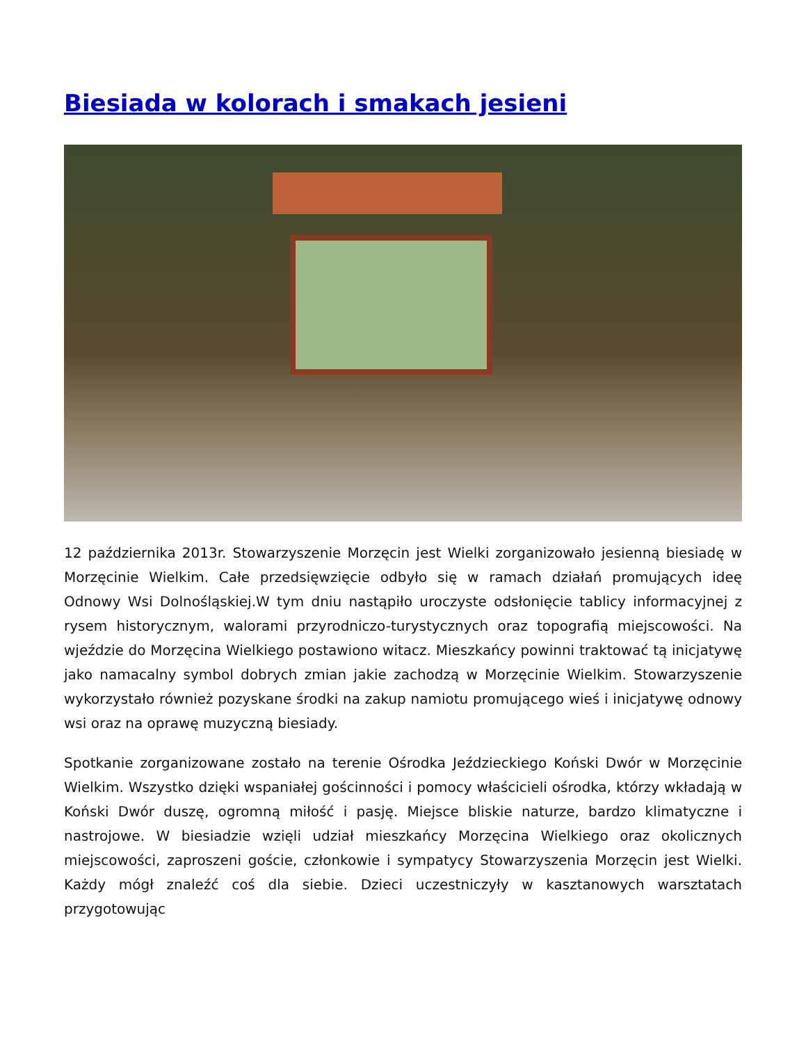Biesiada w kolorach i smakach jesieni
12 października 2013r. Stowarzyszenie Morzęcin jest Wielki zorganizowało jesienną biesiadę w Morzęcinie Wielkim. Całe przedsięwzięcie odbyło się w ramach działań promujących ideę Odnowy Wsi Dolnośląskiej.W tym dniu nastąpiło uroczyste odsłonięcie tablicy informacyjnej z rysem historycznym, walorami przyrodniczo-turystycznych oraz topografią miejscowości. Na wjeździe do Morzęcina Wielkiego postawiono witacz. Mieszkańcy powinni traktować tą inicjatywę jako namacalny symbol dobrych zmian jakie zachodzą w Morzęcinie Wielkim. Stowarzyszenie wykorzystało również pozyskane środki na zakup namiotu promującego wieś i inicjatywę odnowy wsi oraz na oprawę muzyczną biesiady.
Spotkanie zorganizowane zostało na terenie Ośrodka Jeździeckiego Koński Dwór w Morzęcinie Wielkim. Wszystko dzięki wspaniałej gościnności i pomocy właścicieli ośrodka, którzy wkładają w Koński Dwór duszę, ogromną miłość i pasję. Miejsce bliskie naturze, bardzo klimatyczne i nastrojowe. W biesiadzie wzięli udział mieszkańcy Morzęcina Wielkiego oraz okolicznych miejscowości, zaproszeni goście, członkowie i sympatycy Stowarzyszenia Morzęcin jest Wielki. Każdy mógł znaleźć coś dla siebie. Dzieci uczestniczyły w kasztanowych warsztatach przygotowując